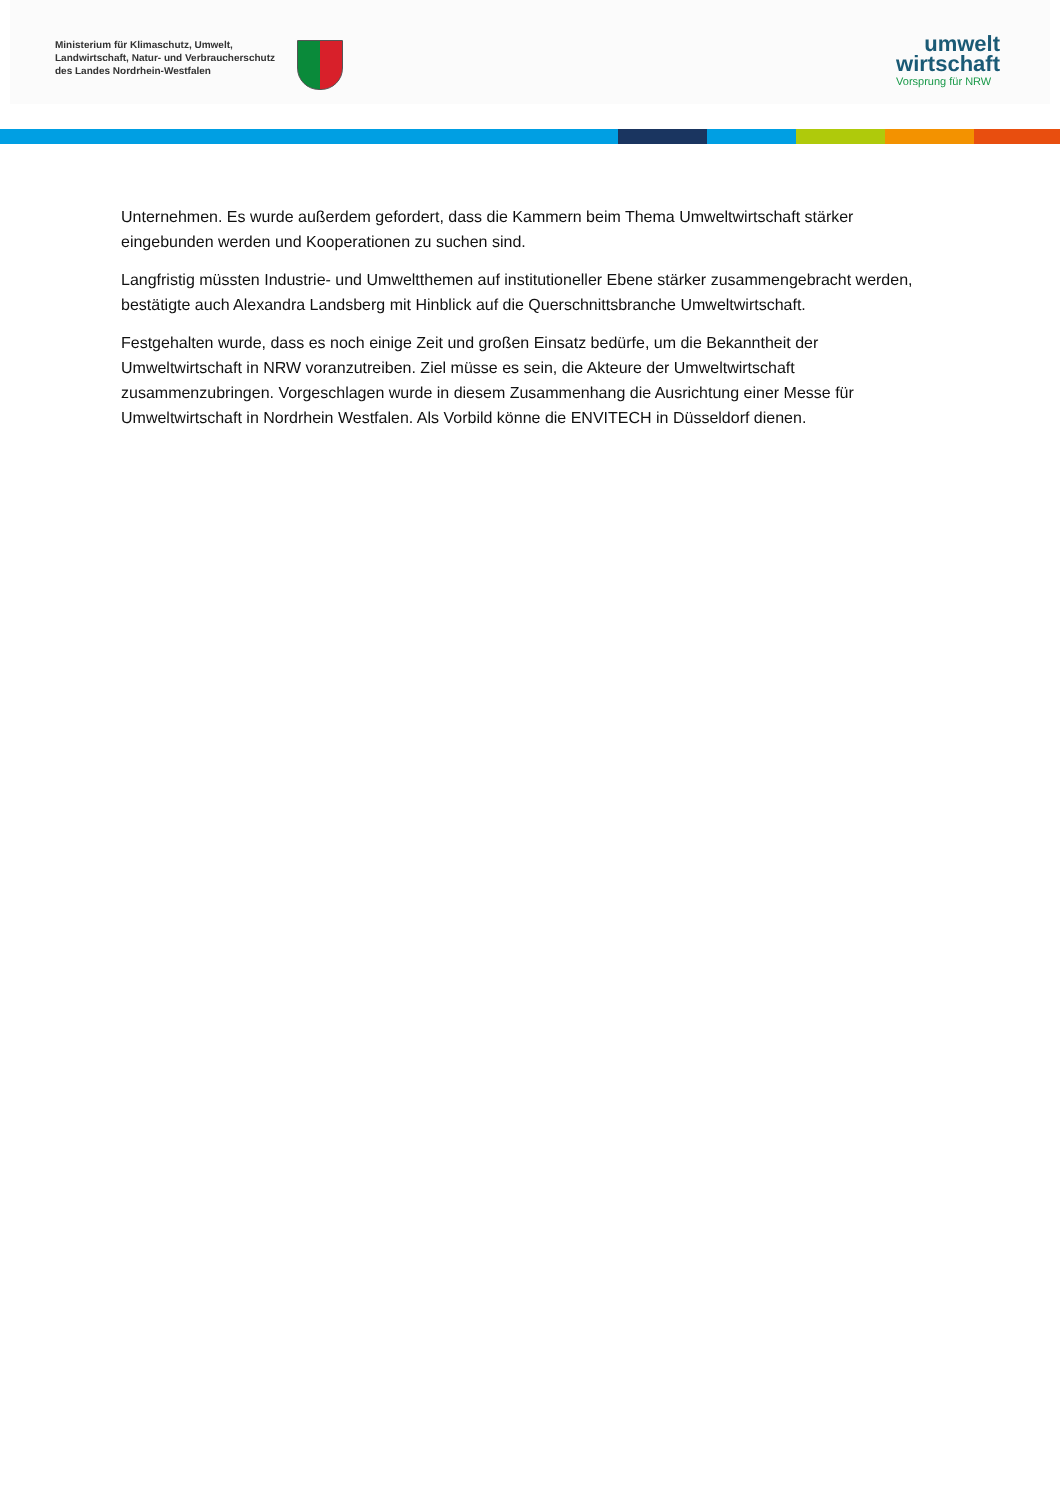Ministerium für Klimaschutz, Umwelt,
Landwirtschaft, Natur- und Verbraucherschutz
des Landes Nordrhein-Westfalen
umwelt
wirtschaft
Vorsprung für NRW
Unternehmen. Es wurde außerdem gefordert, dass die Kammern beim Thema Umweltwirtschaft stärker eingebunden werden und Kooperationen zu suchen sind.
Langfristig müssten Industrie- und Umweltthemen auf institutioneller Ebene stärker zusammengebracht werden, bestätigte auch Alexandra Landsberg mit Hinblick auf die Querschnittsbranche Umweltwirtschaft.
Festgehalten wurde, dass es noch einige Zeit und großen Einsatz bedürfe, um die Bekanntheit der Umweltwirtschaft in NRW voranzutreiben. Ziel müsse es sein, die Akteure der Umweltwirtschaft zusammenzubringen. Vorgeschlagen wurde in diesem Zusammenhang die Ausrichtung einer Messe für Umweltwirtschaft in Nordrhein Westfalen. Als Vorbild könne die ENVITECH in Düsseldorf dienen.